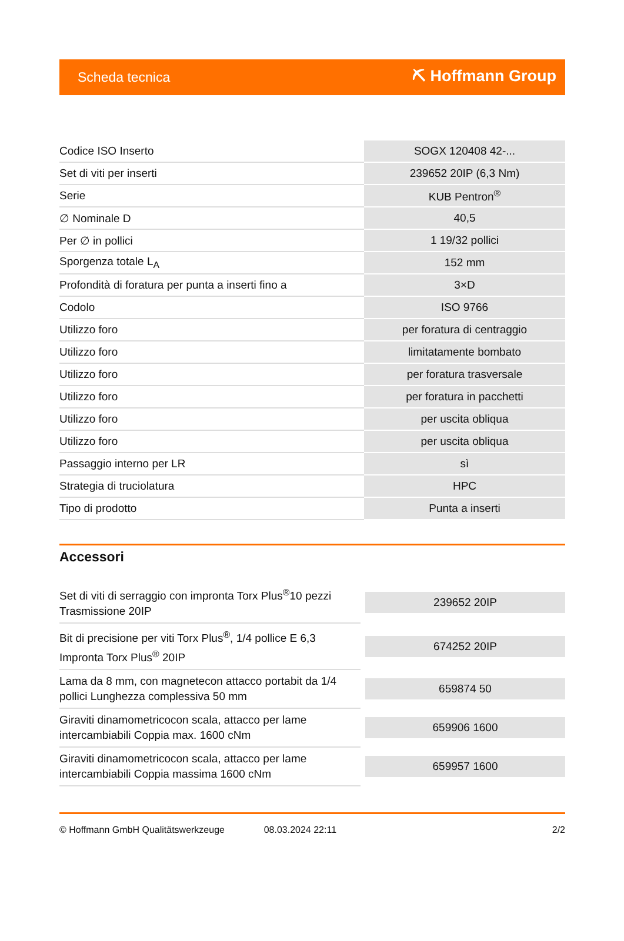Scheda tecnica ⛏ Hoffmann Group
| Codice ISO Inserto | SOGX 120408 42-... |
| Set di viti per inserti | 239652 20IP (6,3 Nm) |
| Serie | KUB Pentron<sup>®</sup> |
| ∅ Nominale D | 40,5 |
| Per ∅ in pollici | 1 19/32 pollici |
| Sporgenza totale L<sub>A</sub> | 152 mm |
| Profondità di foratura per punta a inserti fino a | 3×D |
| Codolo | ISO 9766 |
| Utilizzo foro | per foratura di centraggio |
| Utilizzo foro | limitatamente bombato |
| Utilizzo foro | per foratura trasversale |
| Utilizzo foro | per foratura in pacchetti |
| Utilizzo foro | per uscita obliqua |
| Utilizzo foro | per uscita obliqua |
| Passaggio interno per LR | sì |
| Strategia di truciolatura | HPC |
| Tipo di prodotto | Punta a inserti |
Accessori
| Set di viti di serraggio con impronta Torx Plus<sup>®</sup>10 pezzi Trasmissione 20IP | 239652 20IP |
| Bit di precisione per viti Torx Plus<sup>®</sup>, 1/4 pollice E 6,3 Impronta Torx Plus<sup>®</sup> 20IP | 674252 20IP |
| Lama da 8 mm, con magnetecon attacco portabit da 1/4 pollici Lunghezza complessiva 50 mm | 659874 50 |
| Giraviti dinamometricocon scala, attacco per lame intercambiabili Coppia max. 1600 cNm | 659906 1600 |
| Giraviti dinamometricocon scala, attacco per lame intercambiabili Coppia massima 1600 cNm | 659957 1600 |
© Hoffmann GmbH Qualitätswerkzeuge 08.03.2024 22:11 2/2